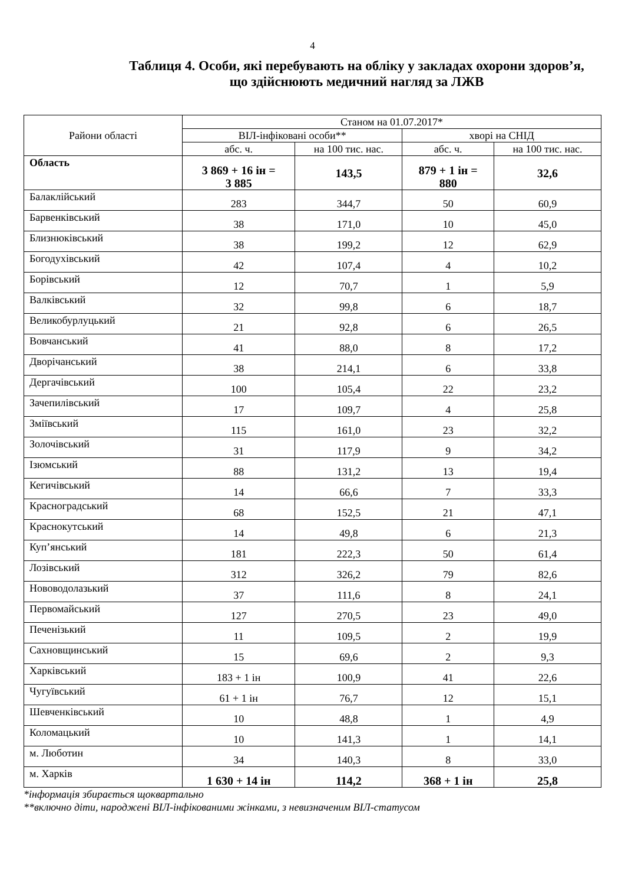4
Таблиця 4. Особи, які перебувають на обліку у закладах охорони здоров’я,
що здійснюють медичний нагляд за ЛЖВ
| Райони області | Станом на 01.07.2017* | | | |
| --- | --- | --- | --- | --- |
| | ВІЛ-інфіковані особи** | | хворі на СНІД | |
| | абс. ч. | на 100 тис. нас. | абс. ч. | на 100 тис. нас. |
| Область | 3 869 + 16 ін = 3 885 | 143,5 | 879 + 1 ін = 880 | 32,6 |
| Балаклійський | 283 | 344,7 | 50 | 60,9 |
| Барвенківський | 38 | 171,0 | 10 | 45,0 |
| Близнюківський | 38 | 199,2 | 12 | 62,9 |
| Богодухівський | 42 | 107,4 | 4 | 10,2 |
| Борівський | 12 | 70,7 | 1 | 5,9 |
| Валківський | 32 | 99,8 | 6 | 18,7 |
| Великобурлуцький | 21 | 92,8 | 6 | 26,5 |
| Вовчанський | 41 | 88,0 | 8 | 17,2 |
| Дворічанський | 38 | 214,1 | 6 | 33,8 |
| Дергачівський | 100 | 105,4 | 22 | 23,2 |
| Зачепилівський | 17 | 109,7 | 4 | 25,8 |
| Зміївський | 115 | 161,0 | 23 | 32,2 |
| Золочівський | 31 | 117,9 | 9 | 34,2 |
| Ізюмський | 88 | 131,2 | 13 | 19,4 |
| Кегичівський | 14 | 66,6 | 7 | 33,3 |
| Красноградський | 68 | 152,5 | 21 | 47,1 |
| Краснокутський | 14 | 49,8 | 6 | 21,3 |
| Куп’янський | 181 | 222,3 | 50 | 61,4 |
| Лозівський | 312 | 326,2 | 79 | 82,6 |
| Нововодолазький | 37 | 111,6 | 8 | 24,1 |
| Первомайський | 127 | 270,5 | 23 | 49,0 |
| Печенізький | 11 | 109,5 | 2 | 19,9 |
| Сахновщинський | 15 | 69,6 | 2 | 9,3 |
| Харківський | 183 + 1 ін | 100,9 | 41 | 22,6 |
| Чугуївський | 61 + 1 ін | 76,7 | 12 | 15,1 |
| Шевченківський | 10 | 48,8 | 1 | 4,9 |
| Коломацький | 10 | 141,3 | 1 | 14,1 |
| м. Люботин | 34 | 140,3 | 8 | 33,0 |
| м. Харків | 1 630 + 14 ін | 114,2 | 368 + 1 ін | 25,8 |
*інформація збирається щоквартально
**включно діти, народжені ВІЛ-інфікованими жінками, з невизначеним ВІЛ-статусом